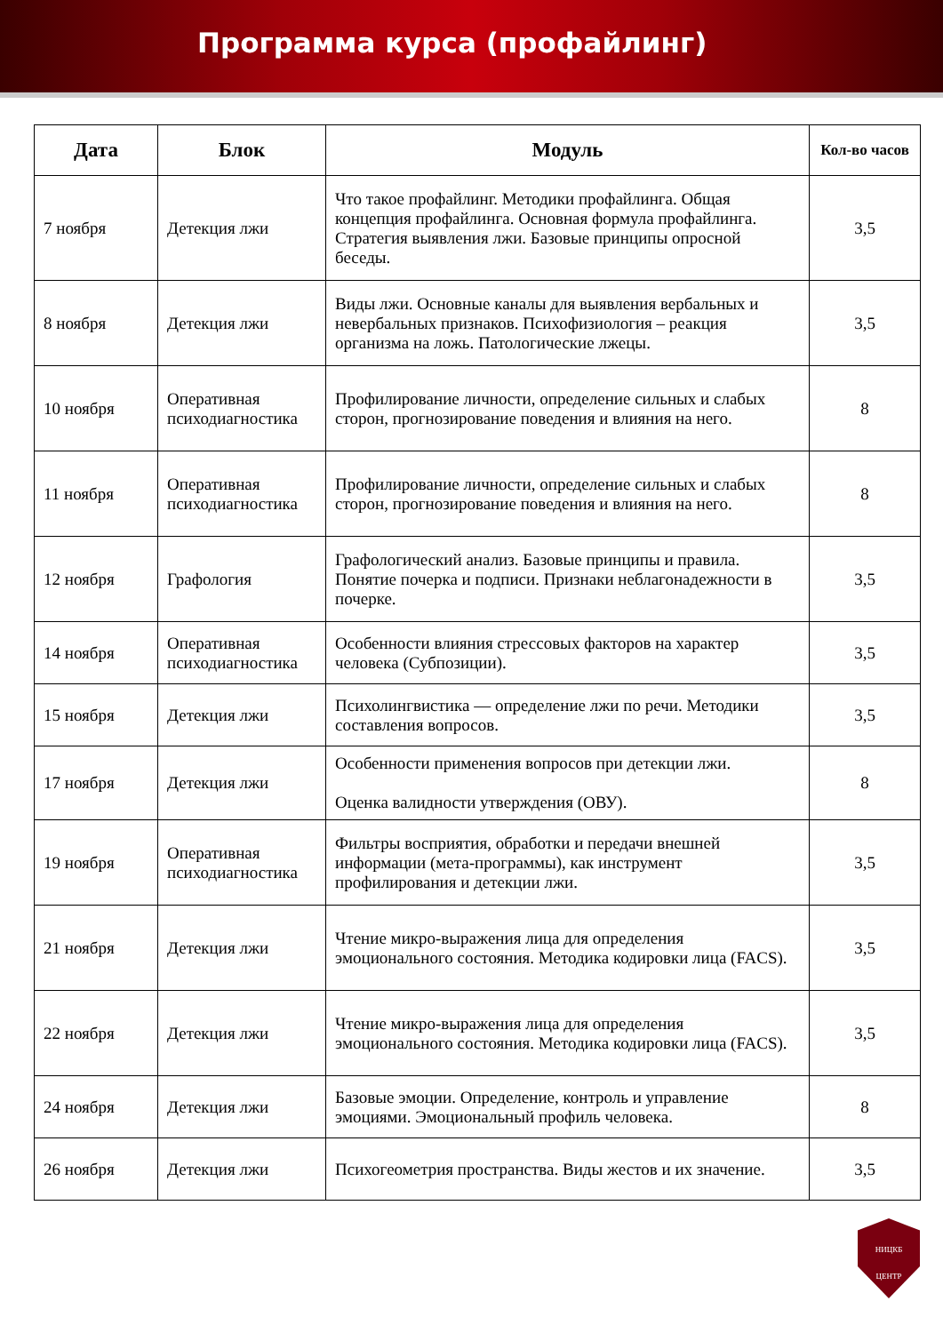Программа курса (профайлинг)
| Дата | Блок | Модуль | Кол-во часов |
| --- | --- | --- | --- |
| 7 ноября | Детекция лжи | Что такое профайлинг. Методики профайлинга. Общая концепция профайлинга. Основная формула профайлинга. Стратегия выявления лжи. Базовые принципы опросной беседы. | 3,5 |
| 8 ноября | Детекция лжи | Виды лжи. Основные каналы для выявления вербальных и невербальных признаков. Психофизиология – реакция организма на ложь. Патологические лжецы. | 3,5 |
| 10 ноября | Оперативная психодиагностика | Профилирование личности, определение сильных и слабых сторон, прогнозирование поведения и влияния на него. | 8 |
| 11 ноября | Оперативная психодиагностика | Профилирование личности, определение сильных и слабых сторон, прогнозирование поведения и влияния на него. | 8 |
| 12 ноября | Графология | Графологический анализ. Базовые принципы и правила. Понятие почерка и подписи. Признаки неблагонадежности в почерке. | 3,5 |
| 14 ноября | Оперативная психодиагностика | Особенности влияния стрессовых факторов на характер человека (Субпозиции). | 3,5 |
| 15 ноября | Детекция лжи | Психолингвистика — определение лжи по речи. Методики составления вопросов. | 3,5 |
| 17 ноября | Детекция лжи | Особенности применения вопросов при детекции лжи. Оценка валидности утверждения (ОВУ). | 8 |
| 19 ноября | Оперативная психодиагностика | Фильтры восприятия, обработки и передачи внешней информации (мета-программы), как инструмент профилирования и детекции лжи. | 3,5 |
| 21 ноября | Детекция лжи | Чтение микро-выражения лица для определения эмоционального состояния. Методика кодировки лица (FACS). | 3,5 |
| 22 ноября | Детекция лжи | Чтение микро-выражения лица для определения эмоционального состояния. Методика кодировки лица (FACS). | 3,5 |
| 24 ноября | Детекция лжи | Базовые эмоции. Определение, контроль и управление эмоциями. Эмоциональный профиль человека. | 8 |
| 26 ноября | Детекция лжи | Психогеометрия пространства. Виды жестов и их значение. | 3,5 |
НИЦКБ
ЦЕНТР